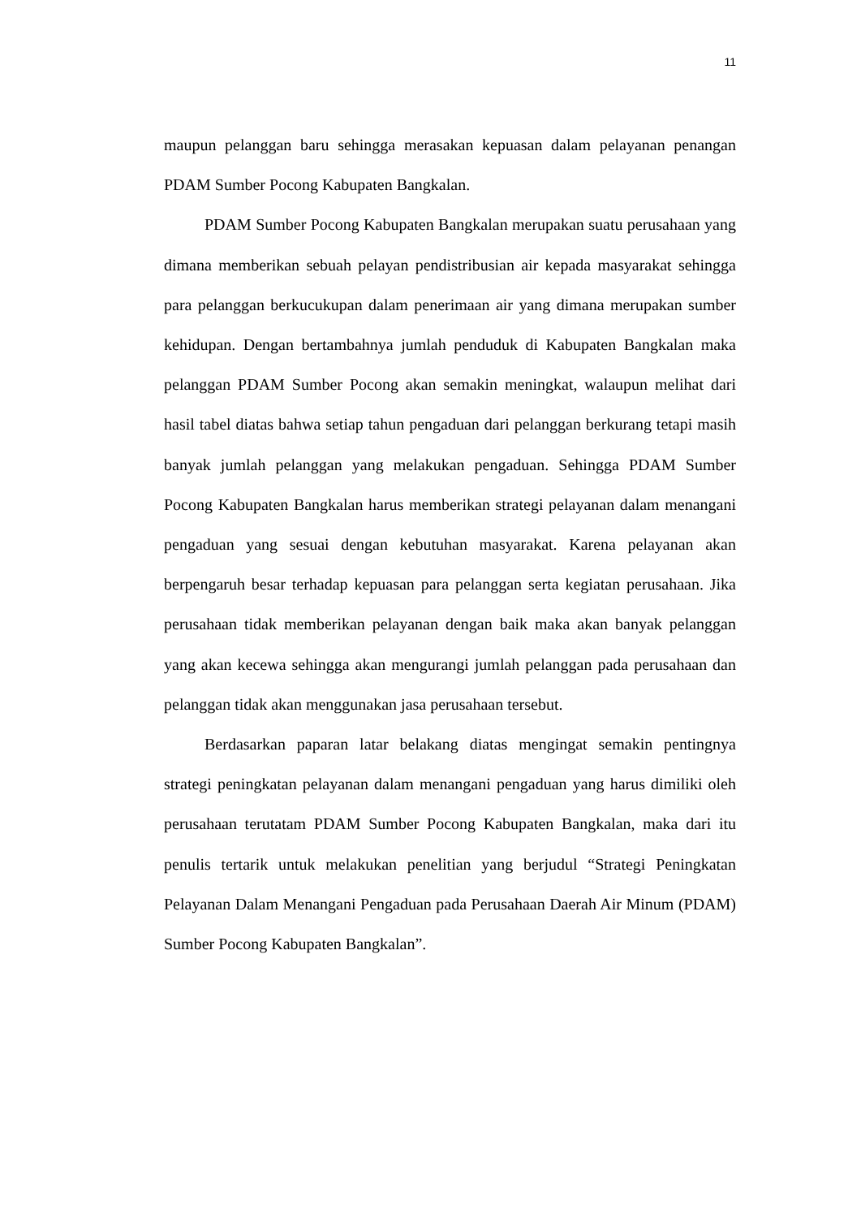11
maupun pelanggan baru sehingga merasakan kepuasan dalam pelayanan penangan PDAM Sumber Pocong Kabupaten Bangkalan.
PDAM Sumber Pocong Kabupaten Bangkalan merupakan suatu perusahaan yang dimana memberikan sebuah pelayan pendistribusian air kepada masyarakat sehingga para pelanggan berkucukupan dalam penerimaan air yang dimana merupakan sumber kehidupan. Dengan bertambahnya jumlah penduduk di Kabupaten Bangkalan maka pelanggan PDAM Sumber Pocong akan semakin meningkat, walaupun melihat dari hasil tabel diatas bahwa setiap tahun pengaduan dari pelanggan berkurang tetapi masih banyak jumlah pelanggan yang melakukan pengaduan. Sehingga PDAM Sumber Pocong Kabupaten Bangkalan harus memberikan strategi pelayanan dalam menangani pengaduan yang sesuai dengan kebutuhan masyarakat. Karena pelayanan akan berpengaruh besar terhadap kepuasan para pelanggan serta kegiatan perusahaan. Jika perusahaan tidak memberikan pelayanan dengan baik maka akan banyak pelanggan yang akan kecewa sehingga akan mengurangi jumlah pelanggan pada perusahaan dan pelanggan tidak akan menggunakan jasa perusahaan tersebut.
Berdasarkan paparan latar belakang diatas mengingat semakin pentingnya strategi peningkatan pelayanan dalam menangani pengaduan yang harus dimiliki oleh perusahaan terutatam PDAM Sumber Pocong Kabupaten Bangkalan, maka dari itu penulis tertarik untuk melakukan penelitian yang berjudul “Strategi Peningkatan Pelayanan Dalam Menangani Pengaduan pada Perusahaan Daerah Air Minum (PDAM) Sumber Pocong Kabupaten Bangkalan”.